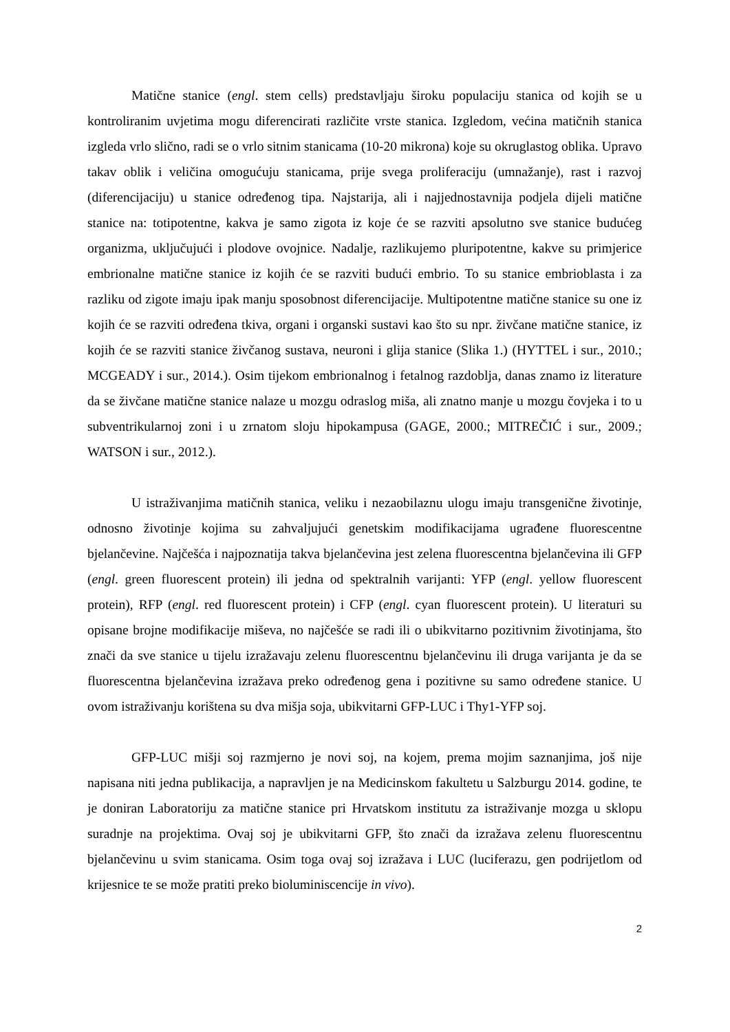Matične stanice (engl. stem cells) predstavljaju široku populaciju stanica od kojih se u kontroliranim uvjetima mogu diferencirati različite vrste stanica. Izgledom, većina matičnih stanica izgleda vrlo slično, radi se o vrlo sitnim stanicama (10-20 mikrona) koje su okruglastog oblika. Upravo takav oblik i veličina omogućuju stanicama, prije svega proliferaciju (umnažanje), rast i razvoj (diferencijaciju) u stanice određenog tipa. Najstarija, ali i najjednostavnija podjela dijeli matične stanice na: totipotentne, kakva je samo zigota iz koje će se razviti apsolutno sve stanice budućeg organizma, uključujući i plodove ovojnice. Nadalje, razlikujemo pluripotentne, kakve su primjerice embrionalne matične stanice iz kojih će se razviti budući embrio. To su stanice embrioblasta i za razliku od zigote imaju ipak manju sposobnost diferencijacije. Multipotentne matične stanice su one iz kojih će se razviti određena tkiva, organi i organski sustavi kao što su npr. živčane matične stanice, iz kojih će se razviti stanice živčanog sustava, neuroni i glija stanice (Slika 1.) (HYTTEL i sur., 2010.; MCGEADY i sur., 2014.). Osim tijekom embrionalnog i fetalnog razdoblja, danas znamo iz literature da se živčane matične stanice nalaze u mozgu odraslog miša, ali znatno manje u mozgu čovjeka i to u subventrikularnoj zoni i u zrnatom sloju hipokampusa (GAGE, 2000.; MITREČIĆ i sur., 2009.; WATSON i sur., 2012.).
U istraživanjima matičnih stanica, veliku i nezaobilaznu ulogu imaju transgenične životinje, odnosno životinje kojima su zahvaljujući genetskim modifikacijama ugrađene fluorescentne bjelančevine. Najčešća i najpoznatija takva bjelančevina jest zelena fluorescentna bjelančevina ili GFP (engl. green fluorescent protein) ili jedna od spektralnih varijanti: YFP (engl. yellow fluorescent protein), RFP (engl. red fluorescent protein) i CFP (engl. cyan fluorescent protein). U literaturi su opisane brojne modifikacije miševa, no najčešće se radi ili o ubikvitarno pozitivnim životinjama, što znači da sve stanice u tijelu izražavaju zelenu fluorescentnu bjelančevinu ili druga varijanta je da se fluorescentna bjelančevina izražava preko određenog gena i pozitivne su samo određene stanice. U ovom istraživanju korištena su dva mišja soja, ubikvitarni GFP-LUC i Thy1-YFP soj.
GFP-LUC mišji soj razmjerno je novi soj, na kojem, prema mojim saznanjima, još nije napisana niti jedna publikacija, a napravljen je na Medicinskom fakultetu u Salzburgu 2014. godine, te je doniran Laboratoriju za matične stanice pri Hrvatskom institutu za istraživanje mozga u sklopu suradnje na projektima. Ovaj soj je ubikvitarni GFP, što znači da izražava zelenu fluorescentnu bjelančevinu u svim stanicama. Osim toga ovaj soj izražava i LUC (luciferazu, gen podrijetlom od krijesnice te se može pratiti preko bioluminiscencije in vivo).
2